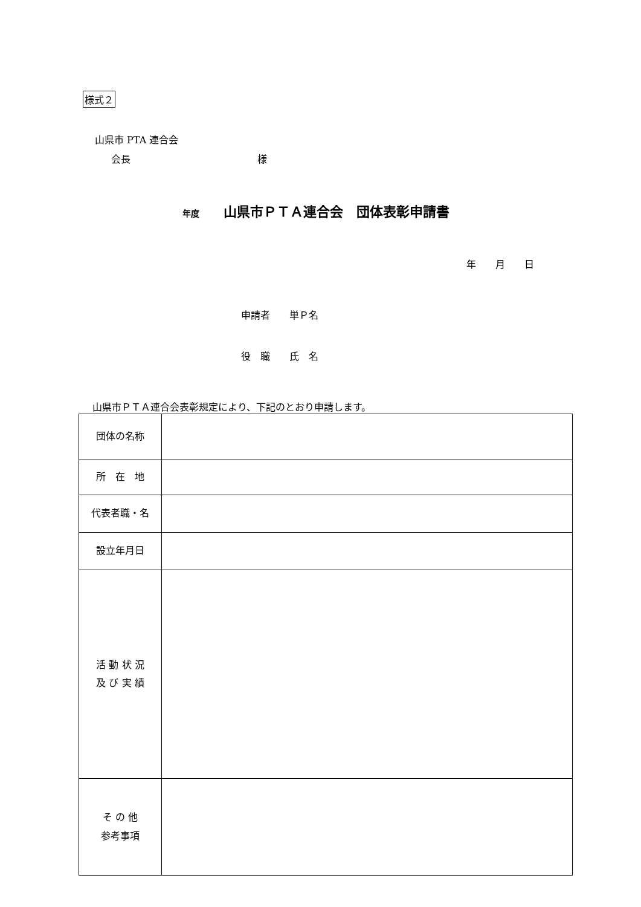様式２
山県市 PTA 連合会
会長 様
年度 山県市ＰＴＡ連合会　団体表彰申請書
年　　月　　日
申請者　　単Ｐ名
役　職　　氏　名
山県市ＰＴＡ連合会表彰規定により、下記のとおり申請します。
| 団体の名称 | |
| 所 在 地 | |
| 代表者職・名 | |
| 設立年月日 | |
| 活 動 状 況 及 び 実 績 | |
| そ の 他 参考事項 | |